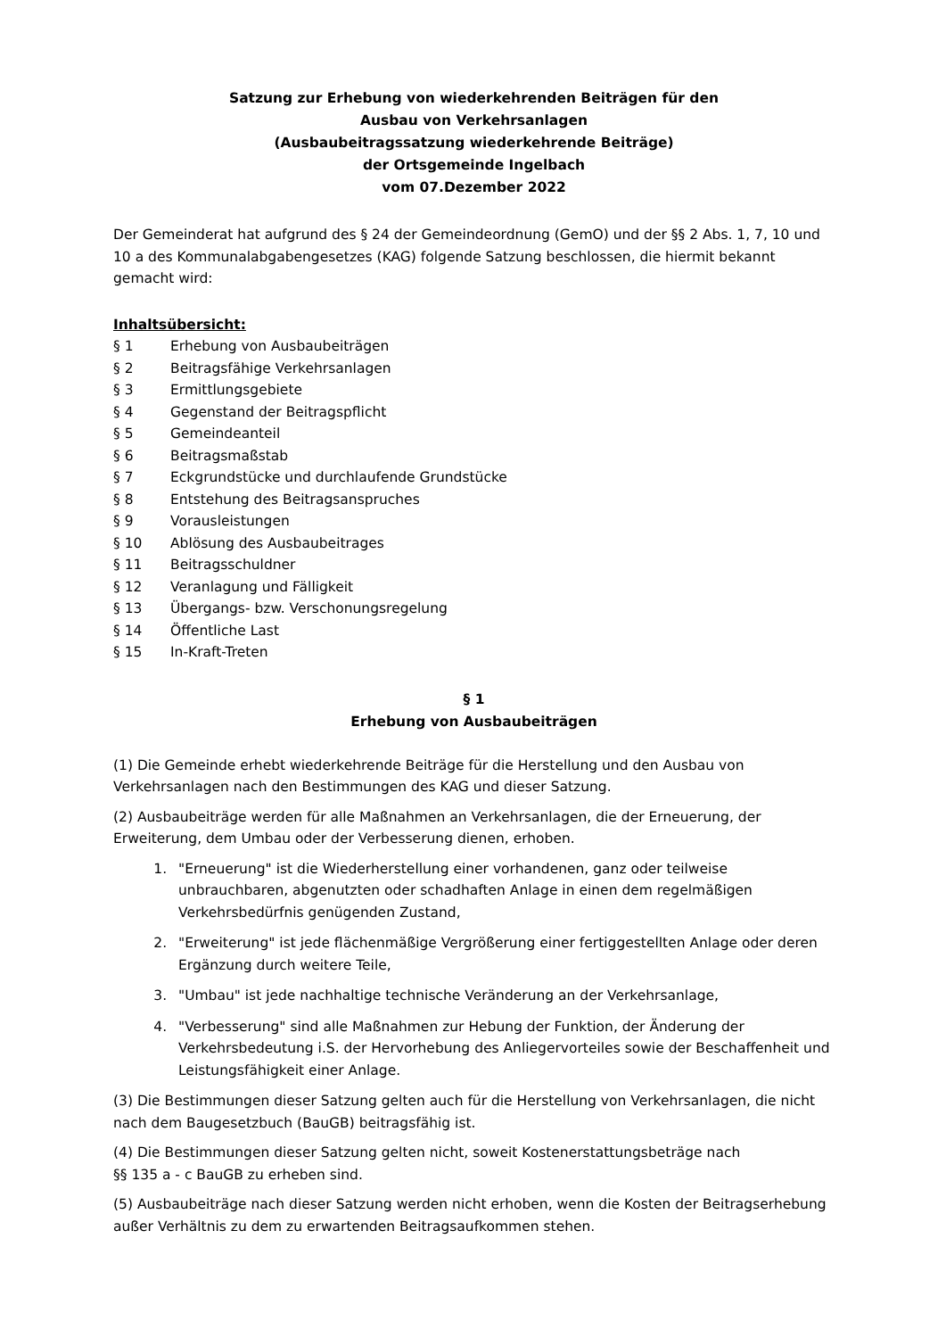Satzung zur Erhebung von wiederkehrenden Beiträgen für den
Ausbau von Verkehrsanlagen
(Ausbaubeitragssatzung wiederkehrende Beiträge)
der Ortsgemeinde Ingelbach
vom 07.Dezember 2022
Der Gemeinderat hat aufgrund des § 24 der Gemeindeordnung (GemO) und der §§ 2 Abs. 1, 7, 10 und 10 a des Kommunalabgabengesetzes (KAG) folgende Satzung beschlossen, die hiermit bekannt gemacht wird:
Inhaltsübersicht:
§ 1 Erhebung von Ausbaubeiträgen
§ 2 Beitragsfähige Verkehrsanlagen
§ 3 Ermittlungsgebiete
§ 4 Gegenstand der Beitragspflicht
§ 5 Gemeindeanteil
§ 6 Beitragsmaßstab
§ 7 Eckgrundstücke und durchlaufende Grundstücke
§ 8 Entstehung des Beitragsanspruches
§ 9 Vorausleistungen
§ 10 Ablösung des Ausbaubeitrages
§ 11 Beitragsschuldner
§ 12 Veranlagung und Fälligkeit
§ 13 Übergangs- bzw. Verschonungsregelung
§ 14 Öffentliche Last
§ 15 In-Kraft-Treten
§ 1
Erhebung von Ausbaubeiträgen
(1) Die Gemeinde erhebt wiederkehrende Beiträge für die Herstellung und den Ausbau von Verkehrsanlagen nach den Bestimmungen des KAG und dieser Satzung.
(2) Ausbaubeiträge werden für alle Maßnahmen an Verkehrsanlagen, die der Erneuerung, der Erweiterung, dem Umbau oder der Verbesserung dienen, erhoben.
1. "Erneuerung" ist die Wiederherstellung einer vorhandenen, ganz oder teilweise unbrauchbaren, abgenutzten oder schadhaften Anlage in einen dem regelmäßigen Verkehrsbedürfnis genügenden Zustand,
2. "Erweiterung" ist jede flächenmäßige Vergrößerung einer fertiggestellten Anlage oder deren Ergänzung durch weitere Teile,
3. "Umbau" ist jede nachhaltige technische Veränderung an der Verkehrsanlage,
4. "Verbesserung" sind alle Maßnahmen zur Hebung der Funktion, der Änderung der Verkehrsbedeutung i.S. der Hervorhebung des Anliegervorteiles sowie der Beschaffenheit und Leistungsfähigkeit einer Anlage.
(3) Die Bestimmungen dieser Satzung gelten auch für die Herstellung von Verkehrsanlagen, die nicht nach dem Baugesetzbuch (BauGB) beitragsfähig ist.
(4) Die Bestimmungen dieser Satzung gelten nicht, soweit Kostenerstattungsbeträge nach
§§ 135 a - c BauGB zu erheben sind.
(5) Ausbaubeiträge nach dieser Satzung werden nicht erhoben, wenn die Kosten der Beitragserhebung außer Verhältnis zu dem zu erwartenden Beitragsaufkommen stehen.